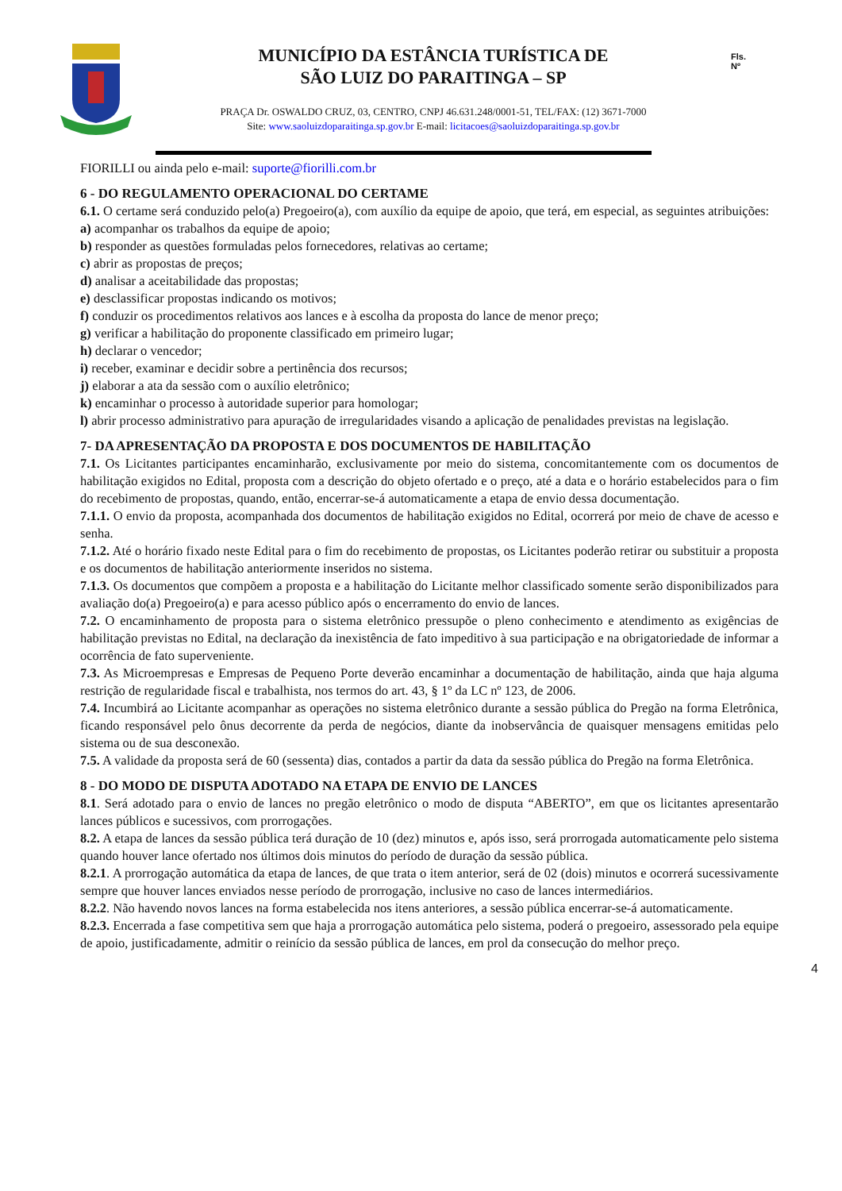MUNICÍPIO DA ESTÂNCIA TURÍSTICA DE
SÃO LUIZ DO PARAITINGA – SP
PRAÇA Dr. OSWALDO CRUZ, 03, CENTRO, CNPJ 46.631.248/0001-51, TEL/FAX: (12) 3671-7000
Site: www.saoluizdoparaitinga.sp.gov.br E-mail: licitacoes@saoluizdoparaitinga.sp.gov.br
Fls.
Nº
FIORILLI ou ainda pelo e-mail: suporte@fiorilli.com.br
6 - DO REGULAMENTO OPERACIONAL DO CERTAME
6.1. O certame será conduzido pelo(a) Pregoeiro(a), com auxílio da equipe de apoio, que terá, em especial, as seguintes atribuições:
a) acompanhar os trabalhos da equipe de apoio;
b) responder as questões formuladas pelos fornecedores, relativas ao certame;
c) abrir as propostas de preços;
d) analisar a aceitabilidade das propostas;
e) desclassificar propostas indicando os motivos;
f) conduzir os procedimentos relativos aos lances e à escolha da proposta do lance de menor preço;
g) verificar a habilitação do proponente classificado em primeiro lugar;
h) declarar o vencedor;
i) receber, examinar e decidir sobre a pertinência dos recursos;
j) elaborar a ata da sessão com o auxílio eletrônico;
k) encaminhar o processo à autoridade superior para homologar;
l) abrir processo administrativo para apuração de irregularidades visando a aplicação de penalidades previstas na legislação.
7- DA APRESENTAÇÃO DA PROPOSTA E DOS DOCUMENTOS DE HABILITAÇÃO
7.1. Os Licitantes participantes encaminharão, exclusivamente por meio do sistema, concomitantemente com os documentos de habilitação exigidos no Edital, proposta com a descrição do objeto ofertado e o preço, até a data e o horário estabelecidos para o fim do recebimento de propostas, quando, então, encerrar-se-á automaticamente a etapa de envio dessa documentação.
7.1.1. O envio da proposta, acompanhada dos documentos de habilitação exigidos no Edital, ocorrerá por meio de chave de acesso e senha.
7.1.2. Até o horário fixado neste Edital para o fim do recebimento de propostas, os Licitantes poderão retirar ou substituir a proposta e os documentos de habilitação anteriormente inseridos no sistema.
7.1.3. Os documentos que compõem a proposta e a habilitação do Licitante melhor classificado somente serão disponibilizados para avaliação do(a) Pregoeiro(a) e para acesso público após o encerramento do envio de lances.
7.2. O encaminhamento de proposta para o sistema eletrônico pressupõe o pleno conhecimento e atendimento as exigências de habilitação previstas no Edital, na declaração da inexistência de fato impeditivo à sua participação e na obrigatoriedade de informar a ocorrência de fato superveniente.
7.3. As Microempresas e Empresas de Pequeno Porte deverão encaminhar a documentação de habilitação, ainda que haja alguma restrição de regularidade fiscal e trabalhista, nos termos do art. 43, § 1º da LC nº 123, de 2006.
7.4. Incumbirá ao Licitante acompanhar as operações no sistema eletrônico durante a sessão pública do Pregão na forma Eletrônica, ficando responsável pelo ônus decorrente da perda de negócios, diante da inobservância de quaisquer mensagens emitidas pelo sistema ou de sua desconexão.
7.5. A validade da proposta será de 60 (sessenta) dias, contados a partir da data da sessão pública do Pregão na forma Eletrônica.
8 - DO MODO DE DISPUTA ADOTADO NA ETAPA DE ENVIO DE LANCES
8.1. Será adotado para o envio de lances no pregão eletrônico o modo de disputa “ABERTO”, em que os licitantes apresentarão lances públicos e sucessivos, com prorrogações.
8.2. A etapa de lances da sessão pública terá duração de 10 (dez) minutos e, após isso, será prorrogada automaticamente pelo sistema quando houver lance ofertado nos últimos dois minutos do período de duração da sessão pública.
8.2.1. A prorrogação automática da etapa de lances, de que trata o item anterior, será de 02 (dois) minutos e ocorrerá sucessivamente sempre que houver lances enviados nesse período de prorrogação, inclusive no caso de lances intermediários.
8.2.2. Não havendo novos lances na forma estabelecida nos itens anteriores, a sessão pública encerrar-se-á automaticamente.
8.2.3. Encerrada a fase competitiva sem que haja a prorrogação automática pelo sistema, poderá o pregoeiro, assessorado pela equipe de apoio, justificadamente, admitir o reinício da sessão pública de lances, em prol da consecução do melhor preço.
4